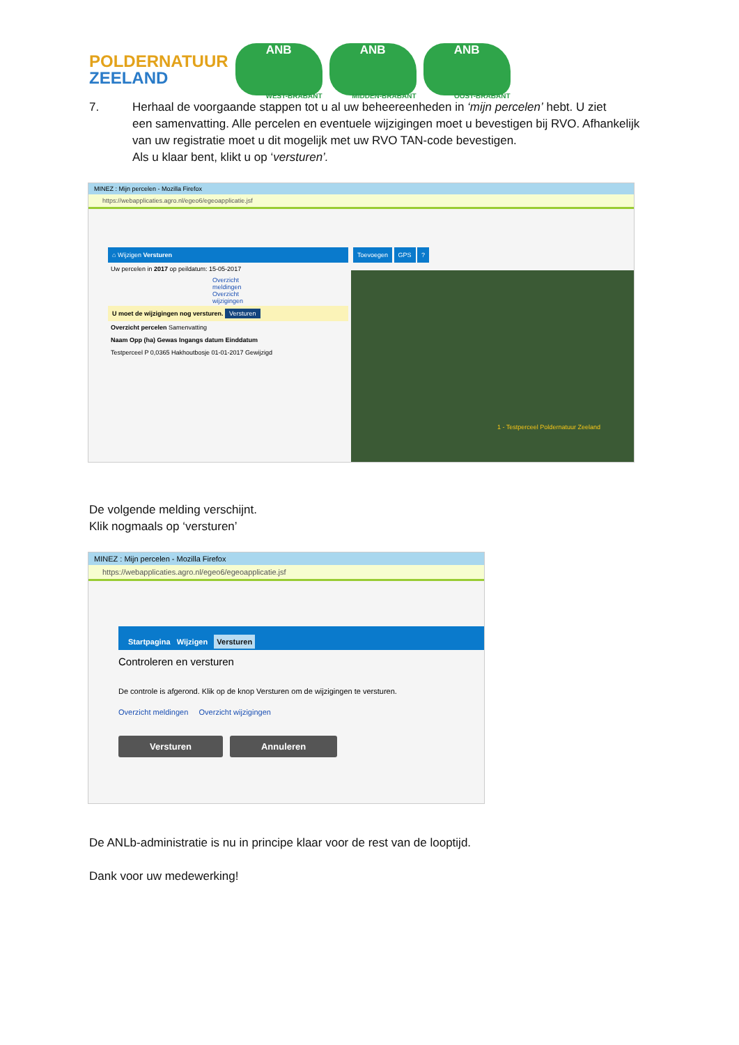POLDERNATUUR
ZEELAND
ANB
WEST-BRABANT
ANB
MIDDEN-BRABANT
ANB
OOST-BRABANT
7. Herhaal de voorgaande stappen tot u al uw beheereenheden in ‘mijn percelen’ hebt. U ziet
een samenvatting. Alle percelen en eventuele wijzigingen moet u bevestigen bij RVO. Afhankelijk van uw registratie moet u dit mogelijk met uw RVO TAN-code bevestigen.
Als u klaar bent, klikt u op ‘versturen’.
MINEZ : Mijn percelen - Mozilla Firefox
https://webapplicaties.agro.nl/egeo6/egeoapplicatie.jsf
⌂ Wijzigen Versturen
Uw percelen in 2017 op peildatum: 15-05-2017
Overzicht meldingen Overzicht wijzigingen
U moet de wijzigingen nog versturen. Versturen
Overzicht percelen Samenvatting
Naam Opp (ha) Gewas Ingangs datum Einddatum
Testperceel P 0,0365 Hakhoutbosje 01-01-2017 Gewijzigd
Toevoegen GPS ?
1 - Testperceel Poldernatuur Zeeland
De volgende melding verschijnt.
Klik nogmaals op ‘versturen’
MINEZ : Mijn percelen - Mozilla Firefox
https://webapplicaties.agro.nl/egeo6/egeoapplicatie.jsf
Startpagina Wijzigen Versturen
Controleren en versturen
De controle is afgerond. Klik op de knop Versturen om de wijzigingen te versturen.
Overzicht meldingen Overzicht wijzigingen
Versturen Annuleren
De ANLb-administratie is nu in principe klaar voor de rest van de looptijd.
Dank voor uw medewerking!